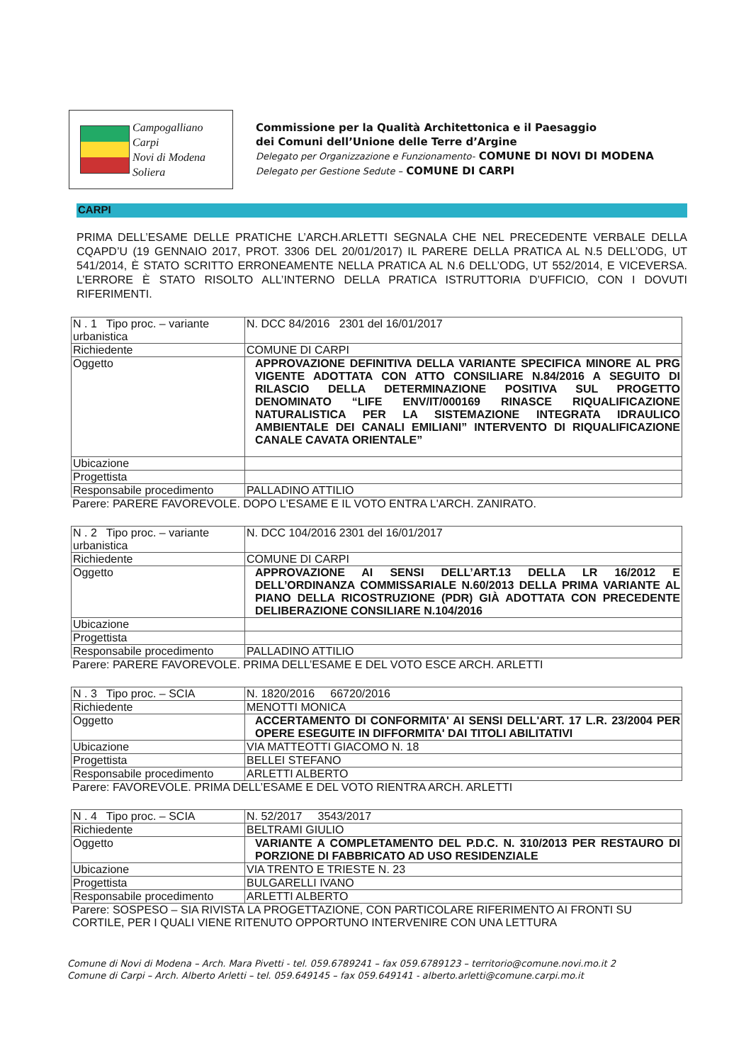Campogalliano
Carpi
Novi di Modena
Soliera
Commissione per la Qualità Architettonica e il Paesaggio
dei Comuni dell’Unione delle Terre d’Argine
Delegato per Organizzazione e Funzionamento- COMUNE DI NOVI DI MODENA
Delegato per Gestione Sedute – COMUNE DI CARPI
CARPI
PRIMA DELL’ESAME DELLE PRATICHE L’ARCH.ARLETTI SEGNALA CHE NEL PRECEDENTE VERBALE DELLA CQAPD’U (19 GENNAIO 2017, PROT. 3306 DEL 20/01/2017) IL PARERE DELLA PRATICA AL N.5 DELL’ODG, UT 541/2014, È STATO SCRITTO ERRONEAMENTE NELLA PRATICA AL N.6 DELL’ODG, UT 552/2014, E VICEVERSA. L’ERRORE È STATO RISOLTO ALL’INTERNO DELLA PRATICA ISTRUTTORIA D’UFFICIO, CON I DOVUTI RIFERIMENTI.
| N . 1 Tipo proc. – variante urbanistica | N. DCC 84/2016 2301 del 16/01/2017 |
| Richiedente | COMUNE DI CARPI |
| Oggetto | APPROVAZIONE DEFINITIVA DELLA VARIANTE SPECIFICA MINORE AL PRG VIGENTE ADOTTATA CON ATTO CONSILIARE N.84/2016 A SEGUITO DI RILASCIO DELLA DETERMINAZIONE POSITIVA SUL PROGETTO DENOMINATO “LIFE ENV/IT/000169 RINASCE RIQUALIFICAZIONE NATURALISTICA PER LA SISTEMAZIONE INTEGRATA IDRAULICO AMBIENTALE DEI CANALI EMILIANI” INTERVENTO DI RIQUALIFICAZIONE CANALE CAVATA ORIENTALE” |
| Ubicazione | |
| Progettista | |
| Responsabile procedimento | PALLADINO ATTILIO |
Parere: PARERE FAVOREVOLE. DOPO L'ESAME E IL VOTO ENTRA L'ARCH. ZANIRATO.
| N . 2 Tipo proc. – variante urbanistica | N. DCC 104/2016 2301 del 16/01/2017 |
| Richiedente | COMUNE DI CARPI |
| Oggetto | APPROVAZIONE AI SENSI DELL’ART.13 DELLA LR 16/2012 E DELL’ORDINANZA COMMISSARIALE N.60/2013 DELLA PRIMA VARIANTE AL PIANO DELLA RICOSTRUZIONE (PDR) GIÀ ADOTTATA CON PRECEDENTE DELIBERAZIONE CONSILIARE N.104/2016 |
| Ubicazione | |
| Progettista | |
| Responsabile procedimento | PALLADINO ATTILIO |
Parere: PARERE FAVOREVOLE. PRIMA DELL’ESAME E DEL VOTO ESCE ARCH. ARLETTI
| N . 3 Tipo proc. – SCIA | N. 1820/2016 66720/2016 |
| Richiedente | MENOTTI MONICA |
| Oggetto | ACCERTAMENTO DI CONFORMITA' AI SENSI DELL'ART. 17 L.R. 23/2004 PER OPERE ESEGUITE IN DIFFORMITA' DAI TITOLI ABILITATIVI |
| Ubicazione | VIA MATTEOTTI GIACOMO N. 18 |
| Progettista | BELLEI STEFANO |
| Responsabile procedimento | ARLETTI ALBERTO |
Parere: FAVOREVOLE. PRIMA DELL’ESAME E DEL VOTO RIENTRA ARCH. ARLETTI
| N . 4 Tipo proc. – SCIA | N. 52/2017 3543/2017 |
| Richiedente | BELTRAMI GIULIO |
| Oggetto | VARIANTE A COMPLETAMENTO DEL P.D.C. N. 310/2013 PER RESTAURO DI PORZIONE DI FABBRICATO AD USO RESIDENZIALE |
| Ubicazione | VIA TRENTO E TRIESTE N. 23 |
| Progettista | BULGARELLI IVANO |
| Responsabile procedimento | ARLETTI ALBERTO |
Parere: SOSPESO – SIA RIVISTA LA PROGETTAZIONE, CON PARTICOLARE RIFERIMENTO AI FRONTI SU CORTILE, PER I QUALI VIENE RITENUTO OPPORTUNO INTERVENIRE CON UNA LETTURA
Comune di Novi di Modena – Arch. Mara Pivetti - tel. 059.6789241 – fax 059.6789123 – territorio@comune.novi.mo.it 2
Comune di Carpi – Arch. Alberto Arletti – tel. 059.649145 – fax 059.649141 - alberto.arletti@comune.carpi.mo.it